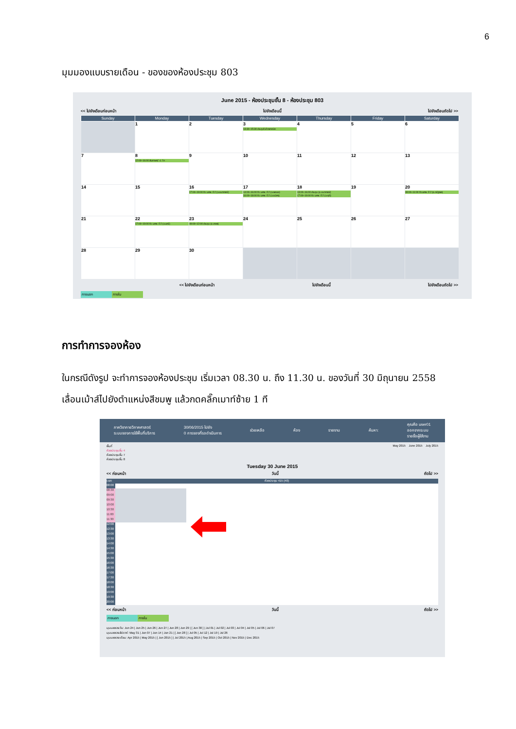6
มุมมองแบบรายเดือน - ของของห้องประชุม 803
June 2015 - ห้องประชุมชั้น 8 - ห้องประชุม 803
<< ไปยังเดือนก่อนหน้า ไปยังเดือนนี้ ไปยังเดือนถัดไป >>
| Sunday | Monday | Tuesday | Wednesday | Thursday | Friday | Saturday |
| --- | --- | --- | --- | --- | --- | --- |
| | 1 | 2 | 3 13:30~15:30 ประชุมไมโครเทคนิค | 4 | 5 | 6 |
| 7 | 8 12:00~16:00 สัมภาษณ์ ป. โท | 9 | 10 | 11 | 12 | 13 |
| 14 | 15 | 16 17:00~19:00 ติว นศพ. ปี 2 (อ.ธนากรณ์) | 17 14:00~16:00 ติว นศพ. ปี 2 (อ.พลอย) 16:00~18:00 ติว นศพ. ปี 2 (อ.ธนิศร) | 18 13:00~16:00 ประชุม (อ.ธนากรณ์) 17:00~19:00 ติว นศพ. ปี 2 (อ.ฤดี) | 19 | 20 09:00~11:00 ติว นศพ. ปี 2 (อ.ณัฐพล) |
| 21 | 22 17:00~19:00 ติว นศพ. ปี 2 (อ.มณี) | 23 09:00~12:00 ประชุม (อ.เกษร) | 24 | 25 | 26 | 27 |
| 28 | 29 | 30 | | | | |
<< ไปยังเดือนก่อนหน้า ไปยังเดือนนี้ ไปยังเดือนถัดไป >>
ภายนอก ภายใน
การทำการจองห้อง
ในกรณีดังรูป จะทำการจองห้องประชุม เริ่มเวลา 08.30 น. ถึง 11.30 น. ของวันที่ 30 มิถุนายน 2558
เลื่อนเม้าส์ไปยังตำแหน่งสีชมพู แล้วกดคลิ๊กเมาท์ซ้าย 1 ที
ภาควิชากายวิภาคศาสตร์
ระบบจองการใช้พื้นที่บริการ 30/06/2015 ไปยัง
0 การจองที่รอดำเนินการ ช่วยเหลือ ห้อง รายงาน ค้นหา: คุณคือ user01
ออกจากระบบ
รายชื่อผู้ใช้งาน
พื้นที่
ห้องประชุมชั้น 4
ห้องประชุมชั้น 7
ห้องประชุมชั้น 8 May 2015 June 2015 July 2015
Tuesday 30 June 2015
<< ก่อนหน้า วันนี้ ถัดไป >>
เวลา: ห้องประชุม 415 (40)
08:00
08:30
09:00
09:30
10:00
10:30
11:00
11:30
12:00
12:30
13:00
13:30
14:00
14:30
15:00
15:30
16:00
16:30
17:00
17:30
18:00
18:30
19:00
19:30
20:00
<< ก่อนหน้า วันนี้ ถัดไป >>
ภายนอก ภายใน
มุมมองรายวัน: Jun 24 | Jun 25 | Jun 26 | Jun 27 | Jun 28 | Jun 29 | [ Jun 30 ] | Jul 01 | Jul 02 | Jul 03 | Jul 04 | Jul 05 | Jul 06 | Jul 07
มุมมองรายสัปดาห์: May 31 | Jun 07 | Jun 14 | Jun 21 | [ Jun 28 ] | Jul 05 | Jul 12 | Jul 19 | Jul 26
มุมมองรายเดือน: Apr 2015 | May 2015 | [ Jun 2015 ] | Jul 2015 | Aug 2015 | Sep 2015 | Oct 2015 | Nov 2015 | Dec 2015